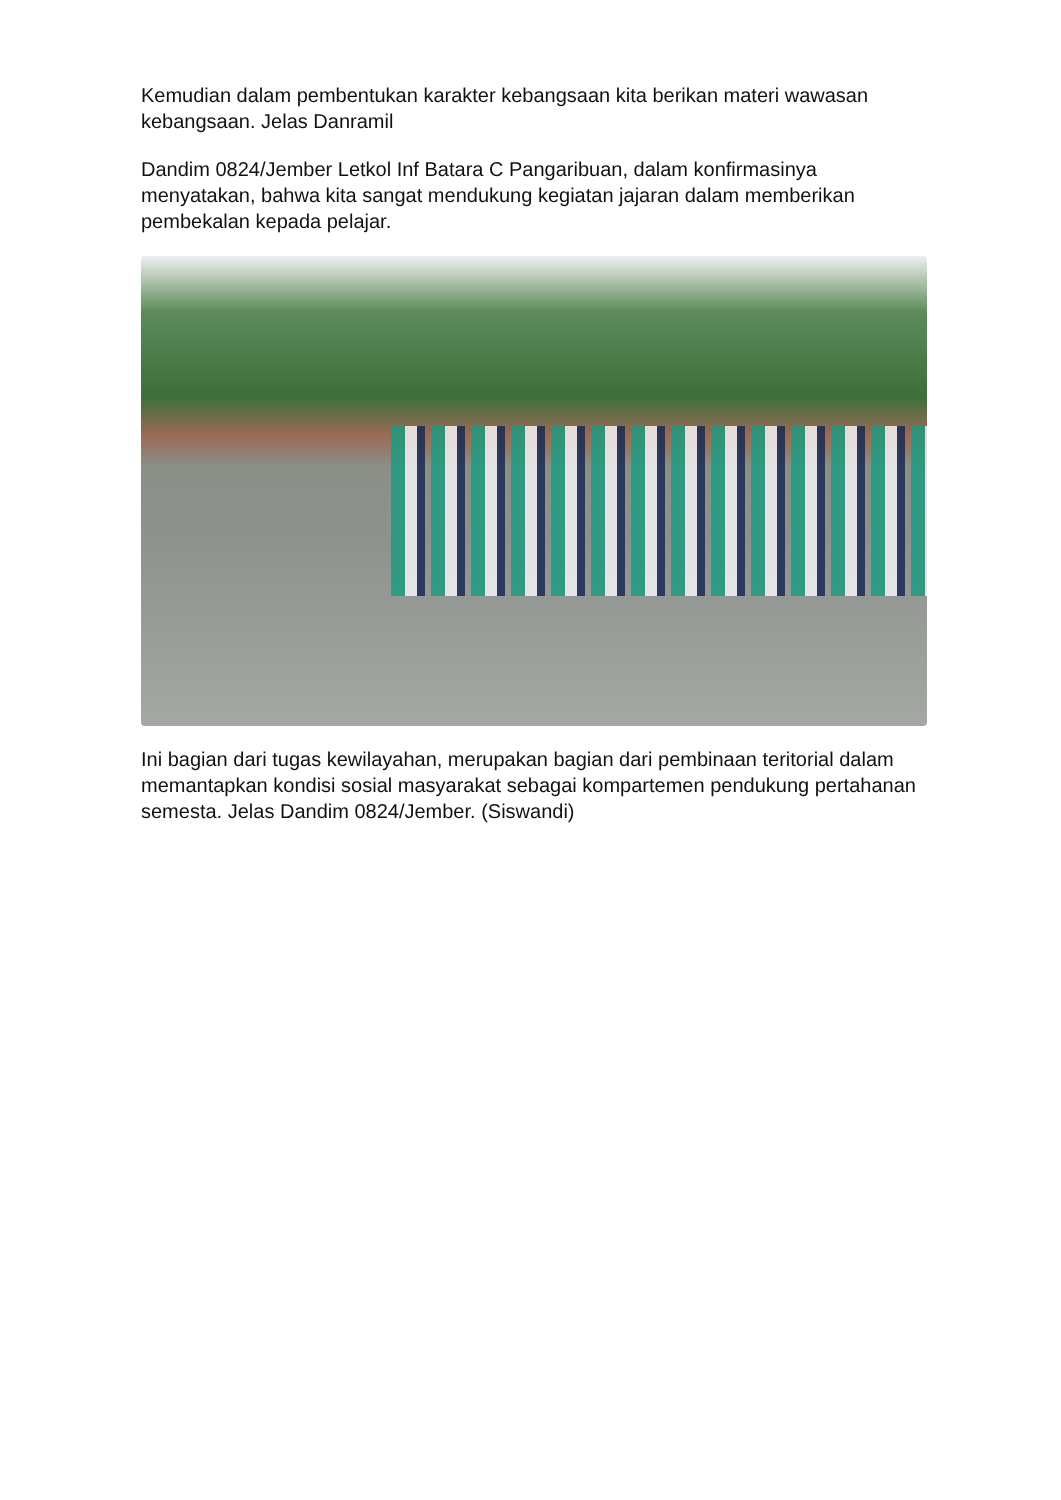Kemudian dalam pembentukan karakter kebangsaan kita berikan materi wawasan kebangsaan. Jelas Danramil
Dandim 0824/Jember Letkol Inf Batara C Pangaribuan, dalam konfirmasinya menyatakan, bahwa kita sangat mendukung kegiatan jajaran dalam memberikan pembekalan kepada pelajar.
Ini bagian dari tugas kewilayahan, merupakan bagian dari pembinaan teritorial dalam memantapkan kondisi sosial masyarakat sebagai kompartemen pendukung pertahanan semesta. Jelas Dandim 0824/Jember. (Siswandi)